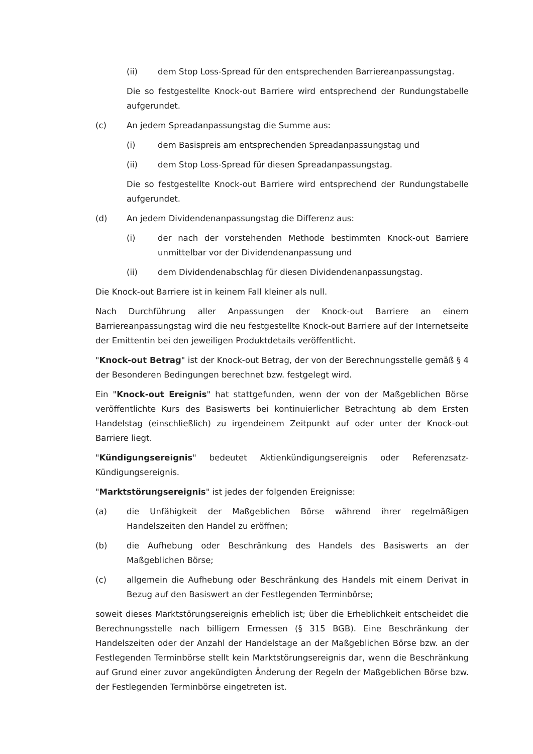(ii) dem Stop Loss-Spread für den entsprechenden Barriereanpassungstag.
Die so festgestellte Knock-out Barriere wird entsprechend der Rundungstabelle aufgerundet.
(c) An jedem Spreadanpassungstag die Summe aus:
(i) dem Basispreis am entsprechenden Spreadanpassungstag und
(ii) dem Stop Loss-Spread für diesen Spreadanpassungstag.
Die so festgestellte Knock-out Barriere wird entsprechend der Rundungstabelle aufgerundet.
(d) An jedem Dividendenanpassungstag die Differenz aus:
(i) der nach der vorstehenden Methode bestimmten Knock-out Barriere unmittelbar vor der Dividendenanpassung und
(ii) dem Dividendenabschlag für diesen Dividendenanpassungstag.
Die Knock-out Barriere ist in keinem Fall kleiner als null.
Nach Durchführung aller Anpassungen der Knock-out Barriere an einem Barriereanpassungstag wird die neu festgestellte Knock-out Barriere auf der Internetseite der Emittentin bei den jeweiligen Produktdetails veröffentlicht.
"Knock-out Betrag" ist der Knock-out Betrag, der von der Berechnungsstelle gemäß § 4 der Besonderen Bedingungen berechnet bzw. festgelegt wird.
Ein "Knock-out Ereignis" hat stattgefunden, wenn der von der Maßgeblichen Börse veröffentlichte Kurs des Basiswerts bei kontinuierlicher Betrachtung ab dem Ersten Handelstag (einschließlich) zu irgendeinem Zeitpunkt auf oder unter der Knock-out Barriere liegt.
"Kündigungsereignis" bedeutet Aktienkündigungsereignis oder Referenzsatz-Kündigungsereignis.
"Marktstörungsereignis" ist jedes der folgenden Ereignisse:
(a) die Unfähigkeit der Maßgeblichen Börse während ihrer regelmäßigen Handelszeiten den Handel zu eröffnen;
(b) die Aufhebung oder Beschränkung des Handels des Basiswerts an der Maßgeblichen Börse;
(c) allgemein die Aufhebung oder Beschränkung des Handels mit einem Derivat in Bezug auf den Basiswert an der Festlegenden Terminbörse;
soweit dieses Marktstörungsereignis erheblich ist; über die Erheblichkeit entscheidet die Berechnungsstelle nach billigem Ermessen (§ 315 BGB). Eine Beschränkung der Handelszeiten oder der Anzahl der Handelstage an der Maßgeblichen Börse bzw. an der Festlegenden Terminbörse stellt kein Marktstörungsereignis dar, wenn die Beschränkung auf Grund einer zuvor angekündigten Änderung der Regeln der Maßgeblichen Börse bzw. der Festlegenden Terminbörse eingetreten ist.